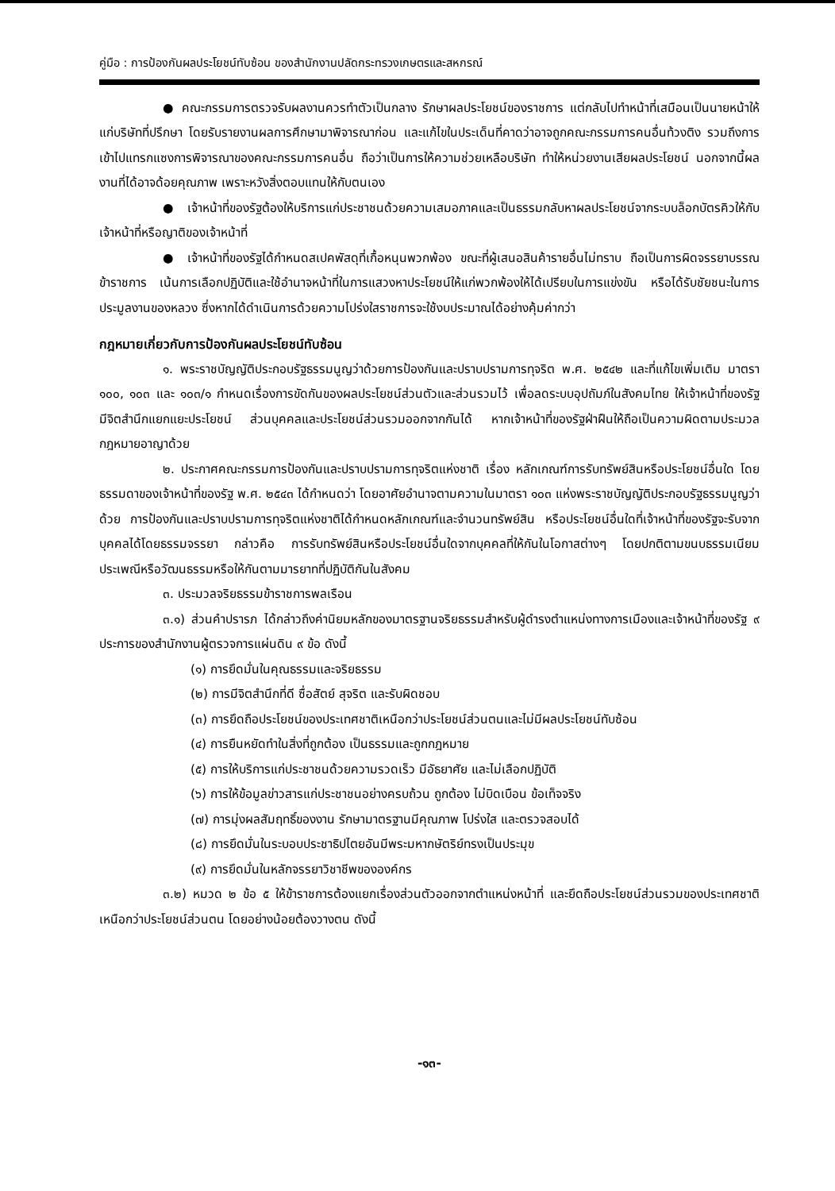คู่มือ : การป้องกันผลประโยชน์ทับซ้อน ของสำนักงานปลัดกระทรวงเกษตรและสหกรณ์
● คณะกรรมการตรวจรับผลงานควรทำตัวเป็นกลาง รักษาผลประโยชน์ของราชการ แต่กลับไปทำหน้าที่เสมือนเป็นนายหน้าให้แก่บริษัทที่ปรึกษา โดยรับรายงานผลการศึกษามาพิจารณาก่อน และแก้ไขในประเด็นที่คาดว่าอาจถูกคณะกรรมการคนอื่นท้วงติง รวมถึงการเข้าไปแทรกแซงการพิจารณาของคณะกรรมการคนอื่น ถือว่าเป็นการให้ความช่วยเหลือบริษัท ทำให้หน่วยงานเสียผลประโยชน์ นอกจากนี้ผลงานที่ได้อาจด้อยคุณภาพ เพราะหวังสิ่งตอบแทนให้กับตนเอง
● เจ้าหน้าที่ของรัฐต้องให้บริการแก่ประชาชนด้วยความเสมอภาคและเป็นธรรมกลับหาผลประโยชน์จากระบบล็อกบัตรคิวให้กับเจ้าหน้าที่หรือญาติของเจ้าหน้าที่
● เจ้าหน้าที่ของรัฐได้กำหนดสเปคพัสดุที่เกื้อหนุนพวกพ้อง ขณะที่ผู้เสนอสินค้ารายอื่นไม่ทราบ ถือเป็นการผิดจรรยาบรรณข้าราชการ เน้นการเลือกปฏิบัติและใช้อำนาจหน้าที่ในการแสวงหาประโยชน์ให้แก่พวกพ้องให้ได้เปรียบในการแข่งขัน หรือได้รับชัยชนะในการประมูลงานของหลวง ซึ่งหากได้ดำเนินการด้วยความโปร่งใสราชการจะใช้งบประมาณได้อย่างคุ้มค่ากว่า
กฎหมายเกี่ยวกับการป้องกันผลประโยชน์ทับซ้อน
๑. พระราชบัญญัติประกอบรัฐธรรมนูญว่าด้วยการป้องกันและปราบปรามการทุจริต พ.ศ. ๒๕๔๒ และที่แก้ไขเพิ่มเติม มาตรา ๑๐๐, ๑๐๓ และ ๑๐๓/๑ กำหนดเรื่องการขัดกันของผลประโยชน์ส่วนตัวและส่วนรวมไว้ เพื่อลดระบบอุปถัมภ์ในสังคมไทย ให้เจ้าหน้าที่ของรัฐ มีจิตสำนึกแยกแยะประโยชน์ ส่วนบุคคลและประโยชน์ส่วนรวมออกจากกันได้ หากเจ้าหน้าที่ของรัฐฝ่าฝืนให้ถือเป็นความผิดตามประมวลกฎหมายอาญาด้วย
๒. ประกาศคณะกรรมการป้องกันและปราบปรามการทุจริตแห่งชาติ เรื่อง หลักเกณฑ์การรับทรัพย์สินหรือประโยชน์อื่นใด โดยธรรมดาของเจ้าหน้าที่ของรัฐ พ.ศ. ๒๕๔๓ ได้กำหนดว่า โดยอาศัยอำนาจตามความในมาตรา ๑๐๓ แห่งพระราชบัญญัติประกอบรัฐธรรมนูญว่าด้วย การป้องกันและปราบปรามการทุจริตแห่งชาติได้กำหนดหลักเกณฑ์และจำนวนทรัพย์สิน หรือประโยชน์อื่นใดที่เจ้าหน้าที่ของรัฐจะรับจากบุคคลได้โดยธรรมจรรยา กล่าวคือ การรับทรัพย์สินหรือประโยชน์อื่นใดจากบุคคลที่ให้กันในโอกาสต่างๆ โดยปกติตามขนบธรรมเนียมประเพณีหรือวัฒนธรรมหรือให้กันตามมารยาทที่ปฏิบัติกันในสังคม
๓. ประมวลจริยธรรมข้าราชการพลเรือน
๓.๑) ส่วนคำปรารภ ได้กล่าวถึงค่านิยมหลักของมาตรฐานจริยธรรมสำหรับผู้ดำรงตำแหน่งทางการเมืองและเจ้าหน้าที่ของรัฐ ๙ ประการของสำนักงานผู้ตรวจการแผ่นดิน ๙ ข้อ ดังนี้
(๑) การยึดมั่นในคุณธรรมและจริยธรรม
(๒) การมีจิตสำนึกที่ดี ซื่อสัตย์ สุจริต และรับผิดชอบ
(๓) การยึดถือประโยชน์ของประเทศชาติเหนือกว่าประโยชน์ส่วนตนและไม่มีผลประโยชน์ทับซ้อน
(๔) การยืนหยัดทำในสิ่งที่ถูกต้อง เป็นธรรมและถูกกฎหมาย
(๕) การให้บริการแก่ประชาชนด้วยความรวดเร็ว มีอัธยาศัย และไม่เลือกปฏิบัติ
(๖) การให้ข้อมูลข่าวสารแก่ประชาชนอย่างครบถ้วน ถูกต้อง ไม่บิดเบือน ข้อเท็จจริง
(๗) การมุ่งผลสัมฤทธิ์ของงาน รักษามาตรฐานมีคุณภาพ โปร่งใส และตรวจสอบได้
(๘) การยึดมั่นในระบอบประชาธิปไตยอันมีพระมหากษัตริย์ทรงเป็นประมุข
(๙) การยึดมั่นในหลักจรรยาวิชาชีพขององค์กร
๓.๒) หมวด ๒ ข้อ ๕ ให้ข้าราชการต้องแยกเรื่องส่วนตัวออกจากตำแหน่งหน้าที่ และยึดถือประโยชน์ส่วนรวมของประเทศชาติเหนือกว่าประโยชน์ส่วนตน โดยอย่างน้อยต้องวางตน ดังนี้
-๑๓-